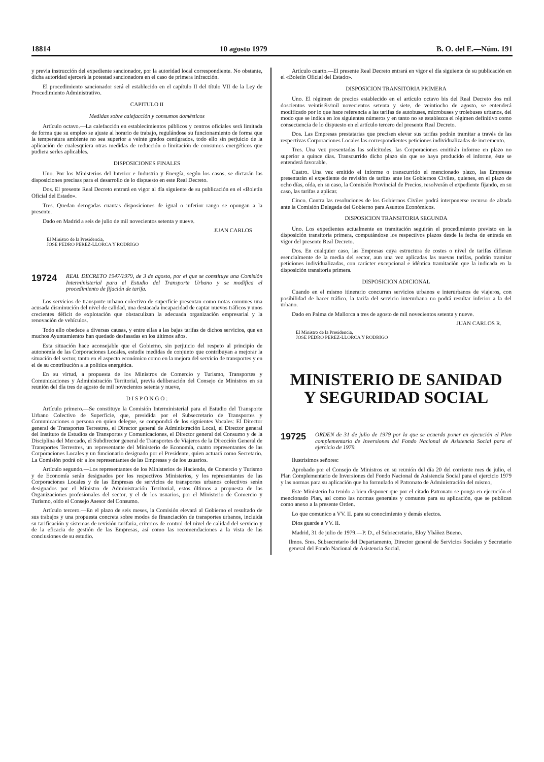18814 10 agosto 1979 B. O. del E.—Núm. 191
y previa instrucción del expediente sancionador, por la autoridad local correspondiente. No obstante, dicha autoridad ejercerá la potestad sancionadora en el caso de primera infracción.
El procedimiento sancionador será el establecido en el capítulo II del título VII de la Ley de Procedimiento Administrativo.
CAPITULO II
Medidas sobre calefacción y consumos domésticos
Artículo octavo.—La calefacción en establecimientos públicos y centros oficiales será limitada de forma que su empleo se ajuste al horario de trabajo, regulándose su funcionamiento de forma que la temperatura ambiente no sea superior a veinte grados centígrados, todo ello sin perjuicio de la aplicación de cualesquiera otras medidas de reducción o limitación de consumos energéticos que pudiera serles aplicables.
DISPOSICIONES FINALES
Uno. Por los Ministerios del Interior e Industria y Energía, según los casos, se dictarán las disposiciones precisas para el desarrollo de lo dispuesto en este Real Decreto.
Dos. El presente Real Decreto entrará en vigor al día siguiente de su publicación en el «Boletín Oficial del Estado».
Tres. Quedan derogadas cuantas disposiciones de igual o inferior rango se opongan a la presente.
Dado en Madrid a seis de julio de mil novecientos setenta y nueve.
JUAN CARLOS
El Ministro de la Presidencia,
JOSE PEDRO PEREZ-LLORCA Y RODRIGO
19724 REAL DECRETO 1947/1979, de 3 de agosto, por el que se constituye una Comisión Interministerial para el Estudio del Transporte Urbano y se modifica el procedimiento de fijación de tarifa.
Los servicios de transporte urbano colectivo de superficie presentan como notas comunes una acusada disminución del nivel de calidad, una destacada incapacidad de captar nuevos tráficos y unos crecientes déficit de explotación que obstaculizan la adecuada organización empresarial y la renovación de vehículos.
Todo ello obedece a diversas causas, y entre ellas a las bajas tarifas de dichos servicios, que en muchos Ayuntamientos han quedado desfasadas en los últimos años.
Esta situación hace aconsejable que el Gobierno, sin perjuicio del respeto al principio de autonomía de las Corporaciones Locales, estudie medidas de conjunto que contribuyan a mejorar la situación del sector, tanto en el aspecto económico como en la mejora del servicio de transportes y en el de su contribución a la política energética.
En su virtud, a propuesta de los Ministros de Comercio y Turismo, Transportes y Comunicaciones y Administración Territorial, previa deliberación del Consejo de Ministros en su reunión del día tres de agosto de mil novecientos setenta y nueve,
D I S P O N G O :
Artículo primero.—Se constituye la Comisión Interministerial para el Estudio del Transporte Urbano Colectivo de Superficie, que, presidida por el Subsecretario de Transportes y Comunicaciones o persona en quien delegue, se compondrá de los siguientes Vocales: El Director general de Transportes Terrestres, el Director general de Administración Local, el Director general del Instituto de Estudios de Transportes y Comunicaciones, el Director general del Consumo y de la Disciplina del Mercado, el Subdirector general de Transportes de Viajeros de la Dirección General de Transportes Terrestres, un representante del Ministerio de Economía, cuatro representantes de las Corporaciones Locales y un funcionario designado por el Presidente, quien actuará como Secretario. La Comisión podrá oír a los representantes de las Empresas y de los usuarios.
Artículo segundo.—Los representantes de los Ministerios de Hacienda, de Comercio y Turismo y de Economía serán designados por los respectivos Ministerios, y los representantes de las Corporaciones Locales y de las Empresas de servicios de transportes urbanos colectivos serán designados por el Ministro de Administración Territorial, estos últimos a propuesta de las Organizaciones profesionales del sector, y el de los usuarios, por el Ministerio de Comercio y Turismo, oído el Consejo Asesor del Consumo.
Artículo tercero.—En el plazo de seis meses, la Comisión elevará al Gobierno el resultado de sus trabajos y una propuesta concreta sobre modos de financiación de transportes urbanos, incluida su tarificación y sistemas de revisión tarifaria, criterios de control del nivel de calidad del servicio y de la eficacia de gestión de las Empresas, así como las recomendaciones a la vista de las conclusiones de su estudio.
Artículo cuarto.—El presente Real Decreto entrará en vigor el día siguiente de su publicación en el «Boletín Oficial del Estado».
DISPOSICION TRANSITORIA PRIMERA
Uno. El régimen de precios establecido en el artículo octavo bis del Real Decreto dos mil doscientos veintiséis/mil novecientos setenta y siete, de veintiocho de agosto, se entenderá modificado por lo que hace referencia a las tarifas de autobuses, microbuses y trolebuses urbanos, del modo que se indica en los siguientes números y en tanto no se establezca el régimen definitivo como consecuencia de lo dispuesto en el artículo tercero del presente Real Decreto.
Dos. Las Empresas prestatarias que precisen elevar sus tarifas podrán tramitar a través de las respectivas Corporaciones Locales las correspondientes peticiones individualizadas de incremento.
Tres. Una vez presentadas las solicitudes, las Corporaciones emitirán informe en plazo no superior a quince días. Transcurrido dicho plazo sin que se haya producido el informe, éste se entenderá favorable.
Cuatro. Una vez emitido el informe o transcurrido el mencionado plazo, las Empresas presentarán el expediente de revisión de tarifas ante los Gobiernos Civiles, quienes, en el plazo de ocho días, oída, en su caso, la Comisión Provincial de Precios, resolverán el expediente fijando, en su caso, las tarifas a aplicar.
Cinco. Contra las resoluciones de los Gobiernos Civiles podrá interponerse recurso de alzada ante la Comisión Delegada del Gobierno para Asuntos Económicos.
DISPOSICION TRANSITORIA SEGUNDA
Uno. Los expedientes actualmente en tramitación seguirán el procedimiento previsto en la disposición transitoria primera, computándose los respectivos plazos desde la fecha de entrada en vigor del presente Real Decreto.
Dos. En cualquier caso, las Empresas cuya estructura de costes o nivel de tarifas difieran esencialmente de la media del sector, aun una vez aplicadas las nuevas tarifas, podrán tramitar peticiones individualizadas, con carácter excepcional e idéntica tramitación que la indicada en la disposición transitoria primera.
DISPOSICION ADICIONAL
Cuando en el mismo itinerario concurran servicios urbanos e interurbanos de viajeros, con posibilidad de hacer tráfico, la tarifa del servicio interurbano no podrá resultar inferior a la del urbano.
Dado en Palma de Mallorca a tres de agosto de mil novecientos setenta y nueve.
JUAN CARLOS R.
El Ministro de la Presidencia,
JOSE PEDRO PEREZ-LLORCA Y RODRIGO
MINISTERIO DE SANIDAD
Y SEGURIDAD SOCIAL
19725 ORDEN de 31 de julio de 1979 por la que se acuerda poner en ejecución el Plan complementario de Inversiones del Fondo Nacional de Asistencia Social para el ejercicio de 1979.
Ilustrísimos señores:
Aprobado por el Consejo de Ministros en su reunión del día 20 del corriente mes de julio, el Plan Complementario de Inversiones del Fondo Nacional de Asistencia Social para el ejercicio 1979 y las normas para su aplicación que ha formulado el Patronato de Administración del mismo,
Este Ministerio ha tenido a bien disponer que por el citado Patronato se ponga en ejecución el mencionado Plan, así como las normas generales y comunes para su aplicación, que se publican como anexo a la presente Orden.
Lo que comunico a VV. II. para su conocimiento y demás efectos.
Dios guarde a VV. II.
Madrid, 31 de julio de 1979.—P. D., el Subsecretario, Eloy Ybáñez Bueno.
Ilmos. Sres. Subsecretario del Departamento, Director general de Servicios Sociales y Secretario general del Fondo Nacional de Asistencia Social.